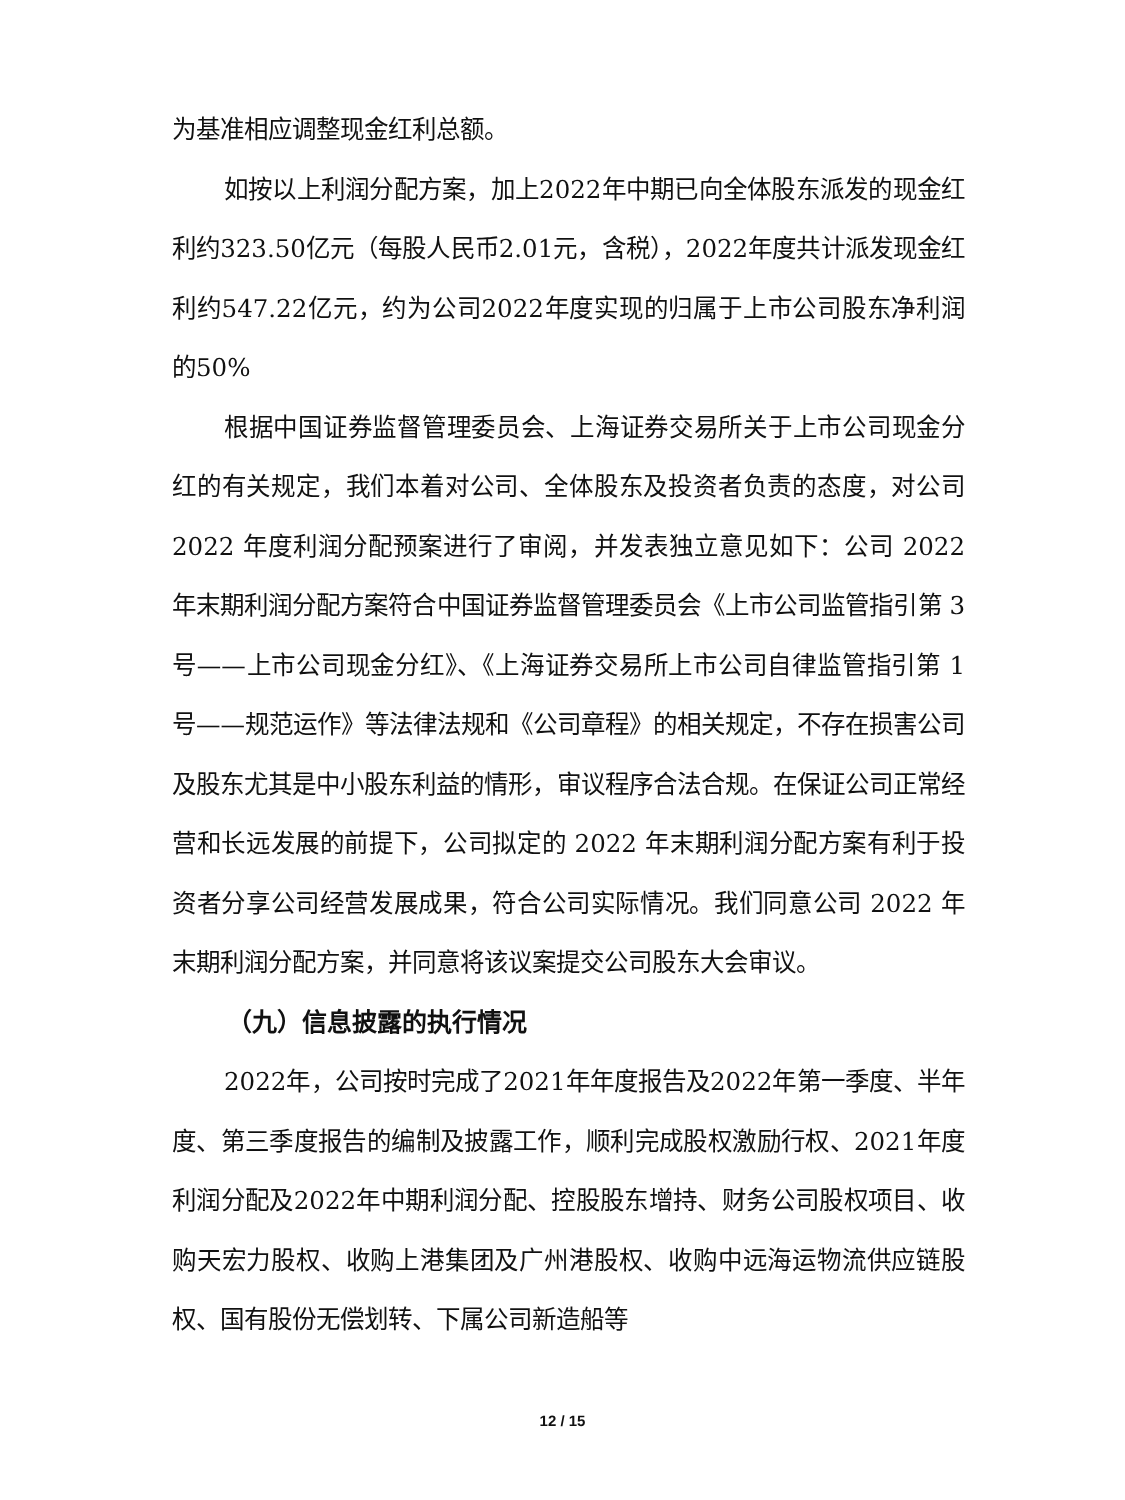为基准相应调整现金红利总额。
如按以上利润分配方案，加上2022年中期已向全体股东派发的现金红利约323.50亿元（每股人民币2.01元，含税），2022年度共计派发现金红利约547.22亿元，约为公司2022年度实现的归属于上市公司股东净利润的50%
根据中国证券监督管理委员会、上海证券交易所关于上市公司现金分红的有关规定，我们本着对公司、全体股东及投资者负责的态度，对公司 2022 年度利润分配预案进行了审阅，并发表独立意见如下：公司 2022 年末期利润分配方案符合中国证券监督管理委员会《上市公司监管指引第 3 号——上市公司现金分红》、《上海证券交易所上市公司自律监管指引第 1 号——规范运作》等法律法规和《公司章程》的相关规定，不存在损害公司及股东尤其是中小股东利益的情形，审议程序合法合规。在保证公司正常经营和长远发展的前提下，公司拟定的 2022 年末期利润分配方案有利于投资者分享公司经营发展成果，符合公司实际情况。我们同意公司 2022 年末期利润分配方案，并同意将该议案提交公司股东大会审议。
（九）信息披露的执行情况
2022年，公司按时完成了2021年年度报告及2022年第一季度、半年度、第三季度报告的编制及披露工作，顺利完成股权激励行权、2021年度利润分配及2022年中期利润分配、控股股东增持、财务公司股权项目、收购天宏力股权、收购上港集团及广州港股权、收购中远海运物流供应链股权、国有股份无偿划转、下属公司新造船等
12 / 15